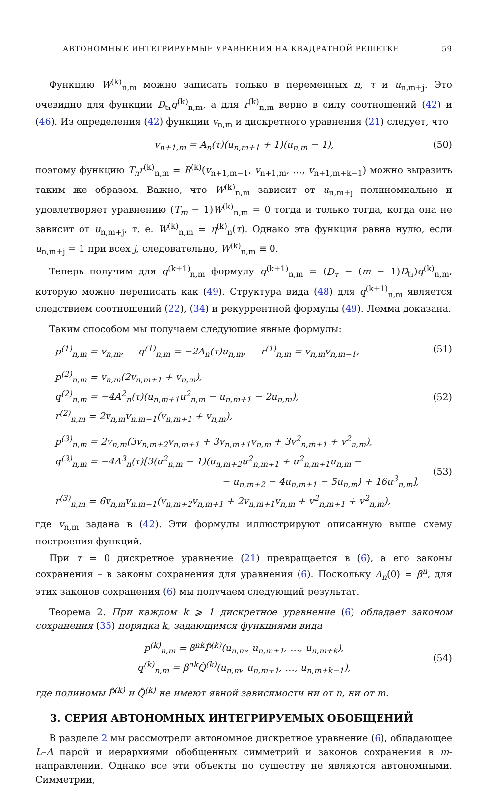АВТОНОМНЫЕ ИНТЕГРИРУЕМЫЕ УРАВНЕНИЯ НА КВАДРАТНОЙ РЕШЕТКЕ 59
Функцию W<sup>(k)</sup><sub>n,m</sub> можно записать только в переменных n, τ и u<sub>n,m+j</sub>. Это очевидно для функции D<sub>t₁</sub>q<sup>(k)</sup><sub>n,m</sub>, а для r<sup>(k)</sup><sub>n,m</sub> верно в силу соотношений (42) и (46). Из определения (42) функции v<sub>n,m</sub> и дискретного уравнения (21) следует, что
v<sub>n+1,m</sub> = A<sub>n</sub>(τ)(u<sub>n,m+1</sub> + 1)(u<sub>n,m</sub> − 1),
(50)
поэтому функцию T<sub>n</sub>r<sup>(k)</sup><sub>n,m</sub> = R<sup>(k)</sup>(v<sub>n+1,m−1</sub>, v<sub>n+1,m</sub>, …, v<sub>n+1,m+k−1</sub>) можно выразить таким же образом. Важно, что W<sup>(k)</sup><sub>n,m</sub> зависит от u<sub>n,m+j</sub> полиномиально и удовлетворяет уравнению (T<sub>m</sub> − 1)W<sup>(k)</sup><sub>n,m</sub> = 0 тогда и только тогда, когда она не зависит от u<sub>n,m+j</sub>, т. е. W<sup>(k)</sup><sub>n,m</sub> = η<sup>(k)</sup><sub>n</sub>(τ). Однако эта функция равна нулю, если u<sub>n,m+j</sub> = 1 при всех j, следовательно, W<sup>(k)</sup><sub>n,m</sub> ≡ 0.
Теперь получим для q<sup>(k+1)</sup><sub>n,m</sub> формулу q<sup>(k+1)</sup><sub>n,m</sub> = (D<sub>τ</sub> − (m − 1)D<sub>t₁</sub>)q<sup>(k)</sup><sub>n,m</sub>, которую можно переписать как (49). Структура вида (48) для q<sup>(k+1)</sup><sub>n,m</sub> является следствием соотношений (22), (34) и рекуррентной формулы (49). Лемма доказана.
Таким способом мы получаем следующие явные формулы:
p<sup>(1)</sup><sub>n,m</sub> = v<sub>n,m</sub>, q<sup>(1)</sup><sub>n,m</sub> = −2A<sub>n</sub>(τ)u<sub>n,m</sub>, r<sup>(1)</sup><sub>n,m</sub> = v<sub>n,m</sub>v<sub>n,m−1</sub>,
(51)
p<sup>(2)</sup><sub>n,m</sub> = v<sub>n,m</sub>(2v<sub>n,m+1</sub> + v<sub>n,m</sub>),
q<sup>(2)</sup><sub>n,m</sub> = −4A<sup>2</sup><sub>n</sub>(τ)(u<sub>n,m+1</sub>u<sup>2</sup><sub>n,m</sub> − u<sub>n,m+1</sub> − 2u<sub>n,m</sub>),
r<sup>(2)</sup><sub>n,m</sub> = 2v<sub>n,m</sub>v<sub>n,m−1</sub>(v<sub>n,m+1</sub> + v<sub>n,m</sub>),
(52)
p<sup>(3)</sup><sub>n,m</sub> = 2v<sub>n,m</sub>(3v<sub>n,m+2</sub>v<sub>n,m+1</sub> + 3v<sub>n,m+1</sub>v<sub>n,m</sub> + 3v<sup>2</sup><sub>n,m+1</sub> + v<sup>2</sup><sub>n,m</sub>),
q<sup>(3)</sup><sub>n,m</sub> = −4A<sup>3</sup><sub>n</sub>(τ)[3(u<sup>2</sup><sub>n,m</sub> − 1)(u<sub>n,m+2</sub>u<sup>2</sup><sub>n,m+1</sub> + u<sup>2</sup><sub>n,m+1</sub>u<sub>n,m</sub> −
− u<sub>n,m+2</sub> − 4u<sub>n,m+1</sub> − 5u<sub>n,m</sub>) + 16u<sup>3</sup><sub>n,m</sub>],
r<sup>(3)</sup><sub>n,m</sub> = 6v<sub>n,m</sub>v<sub>n,m−1</sub>(v<sub>n,m+2</sub>v<sub>n,m+1</sub> + 2v<sub>n,m+1</sub>v<sub>n,m</sub> + v<sup>2</sup><sub>n,m+1</sub> + v<sup>2</sup><sub>n,m</sub>),
(53)
где v<sub>n,m</sub> задана в (42). Эти формулы иллюстрируют описанную выше схему построения функций.
При τ = 0 дискретное уравнение (21) превращается в (6), а его законы сохранения – в законы сохранения для уравнения (6). Поскольку A<sub>n</sub>(0) = β<sup>n</sup>, для этих законов сохранения (6) мы получаем следующий результат.
Теорема 2. При каждом k ⩾ 1 дискретное уравнение (6) обладает законом сохранения (35) порядка k, задающимся функциями вида
p<sup>(k)</sup><sub>n,m</sub> = β<sup>nk</sup>P̂<sup>(k)</sup>(u<sub>n,m</sub>, u<sub>n,m+1</sub>, …, u<sub>n,m+k</sub>),
q<sup>(k)</sup><sub>n,m</sub> = β<sup>nk</sup>Q̂<sup>(k)</sup>(u<sub>n,m</sub>, u<sub>n,m+1</sub>, …, u<sub>n,m+k−1</sub>),
(54)
где полиномы P̂<sup>(k)</sup> и Q̂<sup>(k)</sup> не имеют явной зависимости ни от n, ни от m.
3. СЕРИЯ АВТОНОМНЫХ ИНТЕГРИРУЕМЫХ ОБОБЩЕНИЙ
В разделе 2 мы рассмотрели автономное дискретное уравнение (6), обладающее L–A парой и иерархиями обобщенных симметрий и законов сохранения в m-направлении. Однако все эти объекты по существу не являются автономными. Симметрии,